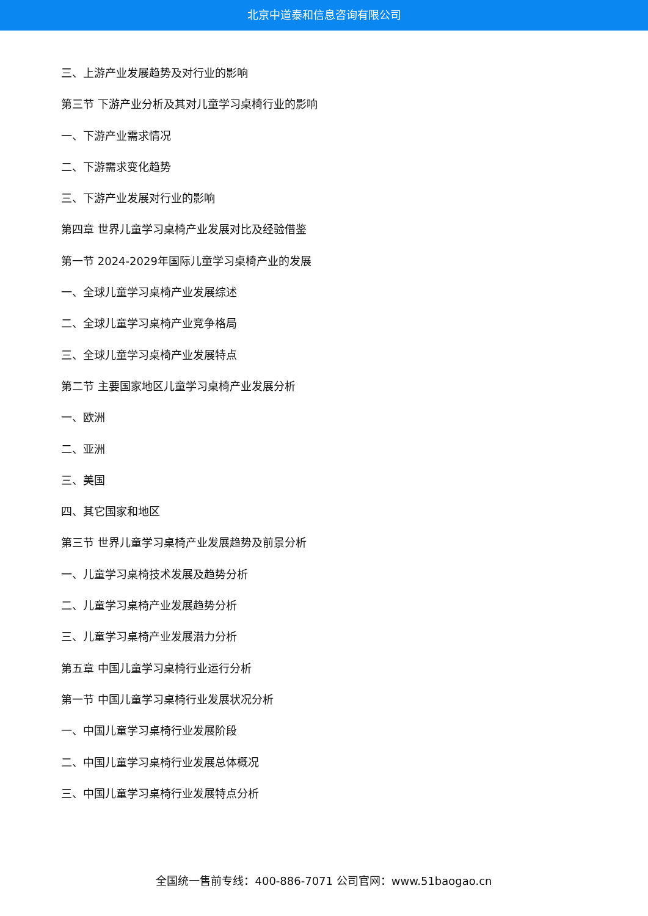北京中道泰和信息咨询有限公司
三、上游产业发展趋势及对行业的影响
第三节 下游产业分析及其对儿童学习桌椅行业的影响
一、下游产业需求情况
二、下游需求变化趋势
三、下游产业发展对行业的影响
第四章 世界儿童学习桌椅产业发展对比及经验借鉴
第一节 2024-2029年国际儿童学习桌椅产业的发展
一、全球儿童学习桌椅产业发展综述
二、全球儿童学习桌椅产业竞争格局
三、全球儿童学习桌椅产业发展特点
第二节 主要国家地区儿童学习桌椅产业发展分析
一、欧洲
二、亚洲
三、美国
四、其它国家和地区
第三节 世界儿童学习桌椅产业发展趋势及前景分析
一、儿童学习桌椅技术发展及趋势分析
二、儿童学习桌椅产业发展趋势分析
三、儿童学习桌椅产业发展潜力分析
第五章 中国儿童学习桌椅行业运行分析
第一节 中国儿童学习桌椅行业发展状况分析
一、中国儿童学习桌椅行业发展阶段
二、中国儿童学习桌椅行业发展总体概况
三、中国儿童学习桌椅行业发展特点分析
全国统一售前专线：400-886-7071 公司官网：www.51baogao.cn